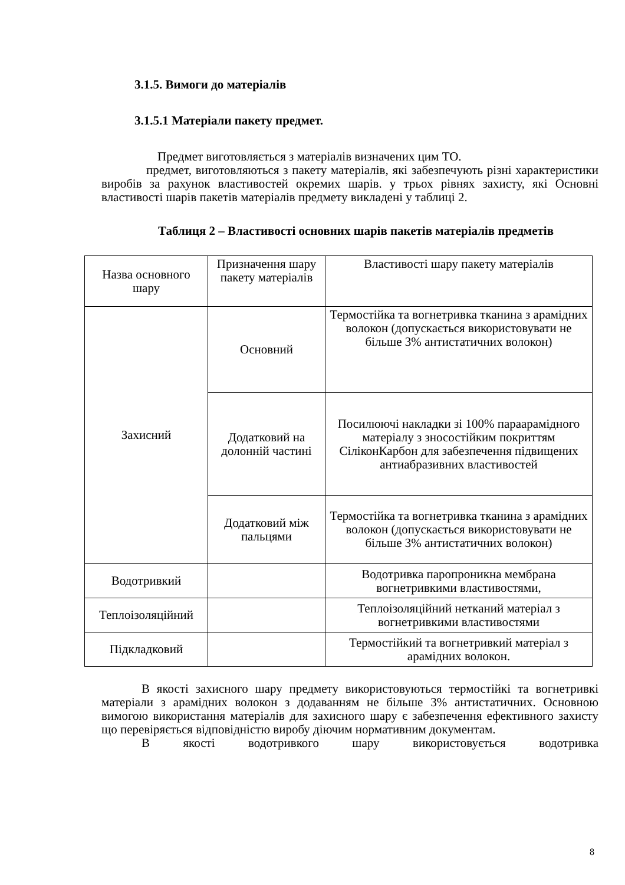3.1.5. Вимоги до матеріалів
3.1.5.1 Матеріали пакету предмет.
Предмет виготовляється з матеріалів визначених цим ТО.
предмет, виготовляються з пакету матеріалів, які забезпечують різні характеристики виробів за рахунок властивостей окремих шарів. у трьох рівнях захисту, які Основні властивості шарів пакетів матеріалів предмету викладені у таблиці 2.
Таблиця 2 – Властивості основних шарів пакетів матеріалів предметів
| Назва основного шару | Призначення шару пакету матеріалів | Властивості шару пакету матеріалів |
| Захисний | Основний | Термостійка та вогнетривка тканина з арамідних волокон (допускається використовувати не більше 3% антистатичних волокон) |
| | Додатковий на долонній частині | Посилюючі накладки зі 100% парaарамідного матеріалу з зносостійким покриттям СіліконКарбон для забезпечення підвищених антиабразивних властивостей |
| | Додатковий між пальцями | Термостійка та вогнетривка тканина з арамідних волокон (допускається використовувати не більше 3% антистатичних волокон) |
| Водотривкий | | Водотривка паропроникна мембрана вогнетривкими властивостями, |
| Теплоізоляційний | | Теплоізоляційний нетканий матеріал з вогнетривкими властивостями |
| Підкладковий | | Термостійкий та вогнетривкий матеріал з арамідних волокон. |
В якості захисного шару предмету використовуються термостійкі та вогнетривкі матеріали з арамідних волокон з додаванням не більше 3% антистатичних. Основною вимогою використання матеріалів для захисного шару є забезпечення ефективного захисту що перевіряється відповідністю виробу діючим нормативним документам.
В якості водотривкого шару використовується водотривка
8